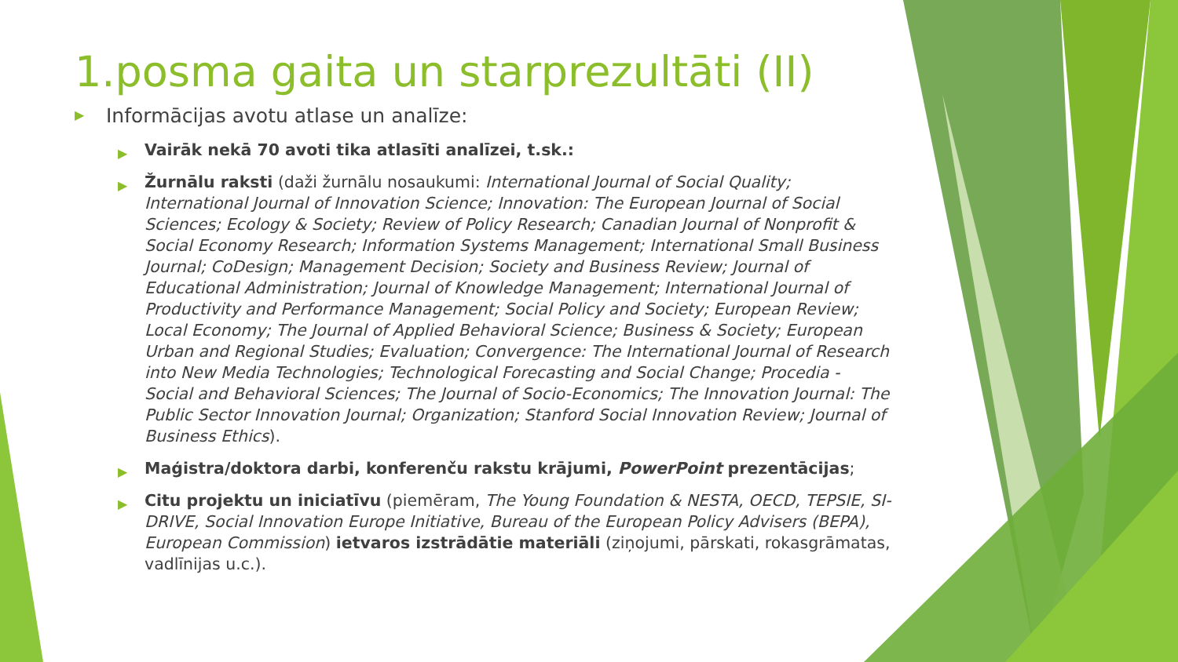1.posma gaita un starprezultāti (II)
▶ Informācijas avotu atlase un analīze:
▶ Vairāk nekā 70 avoti tika atlasīti analīzei, t.sk.:
▶ Žurnālu raksti (daži žurnālu nosaukumi: International Journal of Social Quality; International Journal of Innovation Science; Innovation: The European Journal of Social Sciences; Ecology & Society; Review of Policy Research; Canadian Journal of Nonprofit & Social Economy Research; Information Systems Management; International Small Business Journal; CoDesign; Management Decision; Society and Business Review; Journal of Educational Administration; Journal of Knowledge Management; International Journal of Productivity and Performance Management; Social Policy and Society; European Review; Local Economy; The Journal of Applied Behavioral Science; Business & Society; European Urban and Regional Studies; Evaluation; Convergence: The International Journal of Research into New Media Technologies; Technological Forecasting and Social Change; Procedia - Social and Behavioral Sciences; The Journal of Socio-Economics; The Innovation Journal: The Public Sector Innovation Journal; Organization; Stanford Social Innovation Review; Journal of Business Ethics).
▶ Maģistra/doktora darbi, konferenču rakstu krājumi, PowerPoint prezentācijas;
▶ Citu projektu un iniciatīvu (piemēram, The Young Foundation & NESTA, OECD, TEPSIE, SI-DRIVE, Social Innovation Europe Initiative, Bureau of the European Policy Advisers (BEPA), European Commission) ietvaros izstrādātie materiāli (ziņojumi, pārskati, rokasgrāmatas, vadlīnijas u.c.).